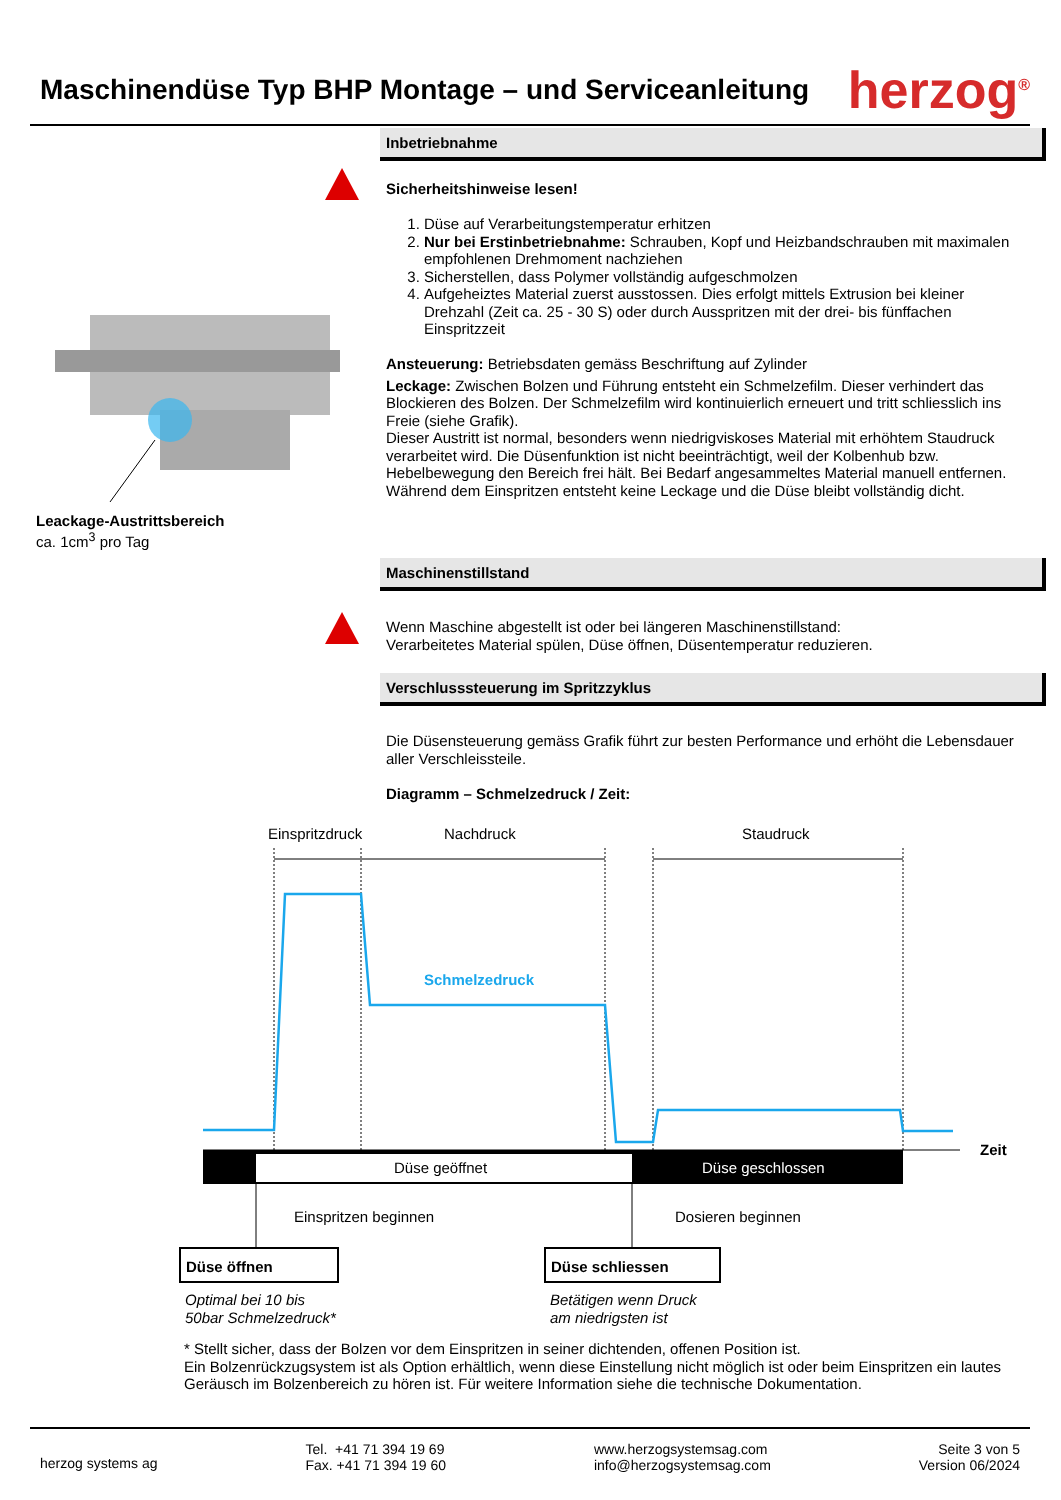Maschinendüse Typ BHP Montage – und Serviceanleitung
herzog<sup>®</sup>
Inbetriebnahme
Sicherheitshinweise lesen!
1. Düse auf Verarbeitungstemperatur erhitzen
2. Nur bei Erstinbetriebnahme: Schrauben, Kopf und Heizbandschrauben mit maximalen empfohlenen Drehmoment nachziehen
3. Sicherstellen, dass Polymer vollständig aufgeschmolzen
4. Aufgeheiztes Material zuerst ausstossen. Dies erfolgt mittels Extrusion bei kleiner Drehzahl (Zeit ca. 25 - 30 S) oder durch Ausspritzen mit der drei- bis fünffachen Einspritzzeit
Ansteuerung: Betriebsdaten gemäss Beschriftung auf Zylinder
Leckage: Zwischen Bolzen und Führung entsteht ein Schmelzefilm. Dieser verhindert das Blockieren des Bolzen. Der Schmelzefilm wird kontinuierlich erneuert und tritt schliesslich ins Freie (siehe Grafik).
Dieser Austritt ist normal, besonders wenn niedrigviskoses Material mit erhöhtem Staudruck verarbeitet wird. Die Düsenfunktion ist nicht beeinträchtigt, weil der Kolbenhub bzw. Hebelbewegung den Bereich frei hält. Bei Bedarf angesammeltes Material manuell entfernen.
Während dem Einspritzen entsteht keine Leckage und die Düse bleibt vollständig dicht.
Leackage-Austrittsbereich
ca. 1cm<sup>3</sup> pro Tag
Maschinenstillstand
Wenn Maschine abgestellt ist oder bei längeren Maschinenstillstand:
Verarbeitetes Material spülen, Düse öffnen, Düsentemperatur reduzieren.
Verschlusssteuerung im Spritzzyklus
Die Düsensteuerung gemäss Grafik führt zur besten Performance und erhöht die Lebensdauer aller Verschleissteile.
Diagramm – Schmelzedruck / Zeit:
Einspritzdruck
Nachdruck
Staudruck
Schmelzedruck
Zeit
Düse geöffnet
Düse geschlossen
Einspritzen beginnen
Dosieren beginnen
Düse öffnen
Düse schliessen
Optimal bei 10 bis
50bar Schmelzedruck*
Betätigen wenn Druck
am niedrigsten ist
* Stellt sicher, dass der Bolzen vor dem Einspritzen in seiner dichtenden, offenen Position ist.
Ein Bolzenrückzugsystem ist als Option erhältlich, wenn diese Einstellung nicht möglich ist oder beim Einspritzen ein lautes Geräusch im Bolzenbereich zu hören ist. Für weitere Information siehe die technische Dokumentation.
herzog systems ag
Tel. +41 71 394 19 69
Fax. +41 71 394 19 60
www.herzogsystemsag.com
info@herzogsystemsag.com
Seite 3 von 5
Version 06/2024